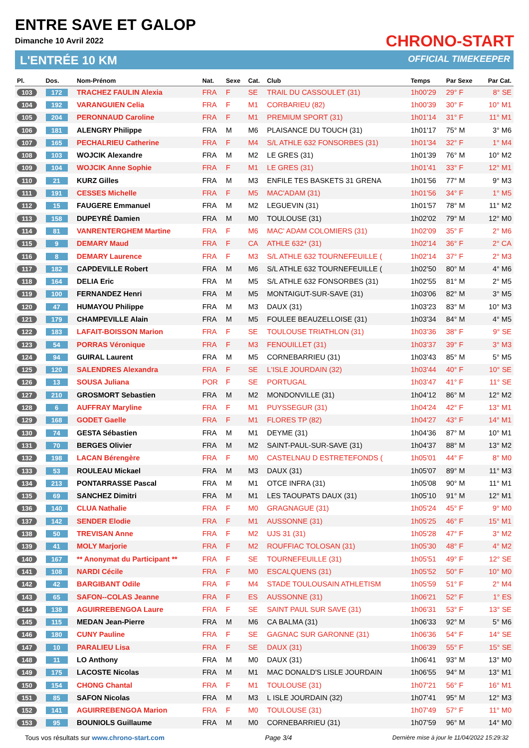ENTRE SAVE ET GALOP
Dimanche 10 Avril 2022
L'ENTRÉE 10 KM
CHRONO-START
OFFICIAL TIMEKEEPER
| Pl. | Dos. | Nom-Prénom | Nat. | Sexe | Cat. | Club | Temps | Par Sexe | Par Cat. |
| --- | --- | --- | --- | --- | --- | --- | --- | --- | --- |
| 103 | 172 | TRACHEZ FAULIN Alexia | FRA | F | SE | TRAIL DU CASSOULET (31) | 1h00'29 | 29° F | 8° SE |
| 104 | 192 | VARANGUIEN Celia | FRA | F | M1 | CORBARIEU (82) | 1h00'39 | 30° F | 10° M1 |
| 105 | 204 | PERONNAUD Caroline | FRA | F | M1 | PREMIUM SPORT (31) | 1h01'14 | 31° F | 11° M1 |
| 106 | 181 | ALENGRY Philippe | FRA | M | M6 | PLAISANCE DU TOUCH (31) | 1h01'17 | 75° M | 3° M6 |
| 107 | 165 | PECHALRIEU Catherine | FRA | F | M4 | S/L ATHLE 632 FONSORBES (31) | 1h01'34 | 32° F | 1° M4 |
| 108 | 103 | WOJCIK Alexandre | FRA | M | M2 | LE GRES (31) | 1h01'39 | 76° M | 10° M2 |
| 109 | 104 | WOJCIK Anne Sophie | FRA | F | M1 | LE GRES (31) | 1h01'41 | 33° F | 12° M1 |
| 110 | 21 | KURZ Gilles | FRA | M | M3 | ENFILE TES BASKETS 31 GRENA | 1h01'56 | 77° M | 9° M3 |
| 111 | 191 | CESSES Michelle | FRA | F | M5 | MAC'ADAM (31) | 1h01'56 | 34° F | 1° M5 |
| 112 | 15 | FAUGERE Emmanuel | FRA | M | M2 | LEGUEVIN (31) | 1h01'57 | 78° M | 11° M2 |
| 113 | 158 | DUPEYRÉ Damien | FRA | M | M0 | TOULOUSE (31) | 1h02'02 | 79° M | 12° M0 |
| 114 | 81 | VANRENTERGHEM Martine | FRA | F | M6 | MAC' ADAM COLOMIERS (31) | 1h02'09 | 35° F | 2° M6 |
| 115 | 9 | DEMARY Maud | FRA | F | CA | ATHLE 632* (31) | 1h02'14 | 36° F | 2° CA |
| 116 | 8 | DEMARY Laurence | FRA | F | M3 | S/L ATHLE 632 TOURNEFEUILLE ( | 1h02'14 | 37° F | 2° M3 |
| 117 | 182 | CAPDEVILLE Robert | FRA | M | M6 | S/L ATHLE 632 TOURNEFEUILLE ( | 1h02'50 | 80° M | 4° M6 |
| 118 | 164 | DELIA Eric | FRA | M | M5 | S/L ATHLE 632 FONSORBES (31) | 1h02'55 | 81° M | 2° M5 |
| 119 | 100 | FERNANDEZ Henri | FRA | M | M5 | MONTAIGUT-SUR-SAVE (31) | 1h03'06 | 82° M | 3° M5 |
| 120 | 47 | HUMAYOU Philippe | FRA | M | M3 | DAUX (31) | 1h03'23 | 83° M | 10° M3 |
| 121 | 179 | CHAMPEVILLE Alain | FRA | M | M5 | FOULEE BEAUZELLOISE (31) | 1h03'34 | 84° M | 4° M5 |
| 122 | 183 | LAFAIT-BOISSON Marion | FRA | F | SE | TOULOUSE TRIATHLON (31) | 1h03'36 | 38° F | 9° SE |
| 123 | 54 | PORRAS Véronique | FRA | F | M3 | FENOUILLET (31) | 1h03'37 | 39° F | 3° M3 |
| 124 | 94 | GUIRAL Laurent | FRA | M | M5 | CORNEBARRIEU (31) | 1h03'43 | 85° M | 5° M5 |
| 125 | 120 | SALENDRES Alexandra | FRA | F | SE | L'ISLE JOURDAIN (32) | 1h03'44 | 40° F | 10° SE |
| 126 | 13 | SOUSA Juliana | POR | F | SE | PORTUGAL | 1h03'47 | 41° F | 11° SE |
| 127 | 210 | GROSMORT Sebastien | FRA | M | M2 | MONDONVILLE (31) | 1h04'12 | 86° M | 12° M2 |
| 128 | 6 | AUFFRAY Maryline | FRA | F | M1 | PUYSSEGUR (31) | 1h04'24 | 42° F | 13° M1 |
| 129 | 168 | GODET Gaelle | FRA | F | M1 | FLORES TP (82) | 1h04'27 | 43° F | 14° M1 |
| 130 | 74 | GESTA Sébastien | FRA | M | M1 | DEYME (31) | 1h04'36 | 87° M | 10° M1 |
| 131 | 70 | BERGES Olivier | FRA | M | M2 | SAINT-PAUL-SUR-SAVE (31) | 1h04'37 | 88° M | 13° M2 |
| 132 | 198 | LACAN Bérengère | FRA | F | M0 | CASTELNAU D ESTRETEFONDS ( | 1h05'01 | 44° F | 8° M0 |
| 133 | 53 | ROULEAU Mickael | FRA | M | M3 | DAUX (31) | 1h05'07 | 89° M | 11° M3 |
| 134 | 213 | PONTARRASSE Pascal | FRA | M | M1 | OTCE INFRA (31) | 1h05'08 | 90° M | 11° M1 |
| 135 | 69 | SANCHEZ Dimitri | FRA | M | M1 | LES TAOUPATS DAUX (31) | 1h05'10 | 91° M | 12° M1 |
| 136 | 140 | CLUA Nathalie | FRA | F | M0 | GRAGNAGUE (31) | 1h05'24 | 45° F | 9° M0 |
| 137 | 142 | SENDER Elodie | FRA | F | M1 | AUSSONNE (31) | 1h05'25 | 46° F | 15° M1 |
| 138 | 50 | TREVISAN Anne | FRA | F | M2 | UJS 31 (31) | 1h05'28 | 47° F | 3° M2 |
| 139 | 41 | MOLY Marjorie | FRA | F | M2 | ROUFFIAC TOLOSAN (31) | 1h05'30 | 48° F | 4° M2 |
| 140 | 167 | ** Anonymat du Participant ** | FRA | F | SE | TOURNEFEUILLE (31) | 1h05'51 | 49° F | 12° SE |
| 141 | 108 | NARDI Cécile | FRA | F | M0 | ESCALQUENS (31) | 1h05'52 | 50° F | 10° M0 |
| 142 | 42 | BARGIBANT Odile | FRA | F | M4 | STADE TOULOUSAIN ATHLETISM | 1h05'59 | 51° F | 2° M4 |
| 143 | 65 | SAFON--COLAS Jeanne | FRA | F | ES | AUSSONNE (31) | 1h06'21 | 52° F | 1° ES |
| 144 | 138 | AGUIRREBENGOA Laure | FRA | F | SE | SAINT PAUL SUR SAVE (31) | 1h06'31 | 53° F | 13° SE |
| 145 | 115 | MEDAN Jean-Pierre | FRA | M | M6 | CA BALMA (31) | 1h06'33 | 92° M | 5° M6 |
| 146 | 180 | CUNY Pauline | FRA | F | SE | GAGNAC SUR GARONNE (31) | 1h06'36 | 54° F | 14° SE |
| 147 | 10 | PARALIEU Lisa | FRA | F | SE | DAUX (31) | 1h06'39 | 55° F | 15° SE |
| 148 | 11 | LO Anthony | FRA | M | M0 | DAUX (31) | 1h06'41 | 93° M | 13° M0 |
| 149 | 175 | LACOSTE Nicolas | FRA | M | M1 | MAC DONALD'S LISLE JOURDAIN | 1h06'55 | 94° M | 13° M1 |
| 150 | 154 | CHONG Chantal | FRA | F | M1 | TOULOUSE (31) | 1h07'21 | 56° F | 16° M1 |
| 151 | 85 | SAFON Nicolas | FRA | M | M3 | L ISLE JOURDAIN (32) | 1h07'41 | 95° M | 12° M3 |
| 152 | 141 | AGUIRREBENGOA Marion | FRA | F | M0 | TOULOUSE (31) | 1h07'49 | 57° F | 11° M0 |
| 153 | 95 | BOUNIOLS Guillaume | FRA | M | M0 | CORNEBARRIEU (31) | 1h07'59 | 96° M | 14° M0 |
Tous vos résultats sur www.chrono-start.com Page 3/4 Dernière mise à jour le 11/04/2022 15:29:32